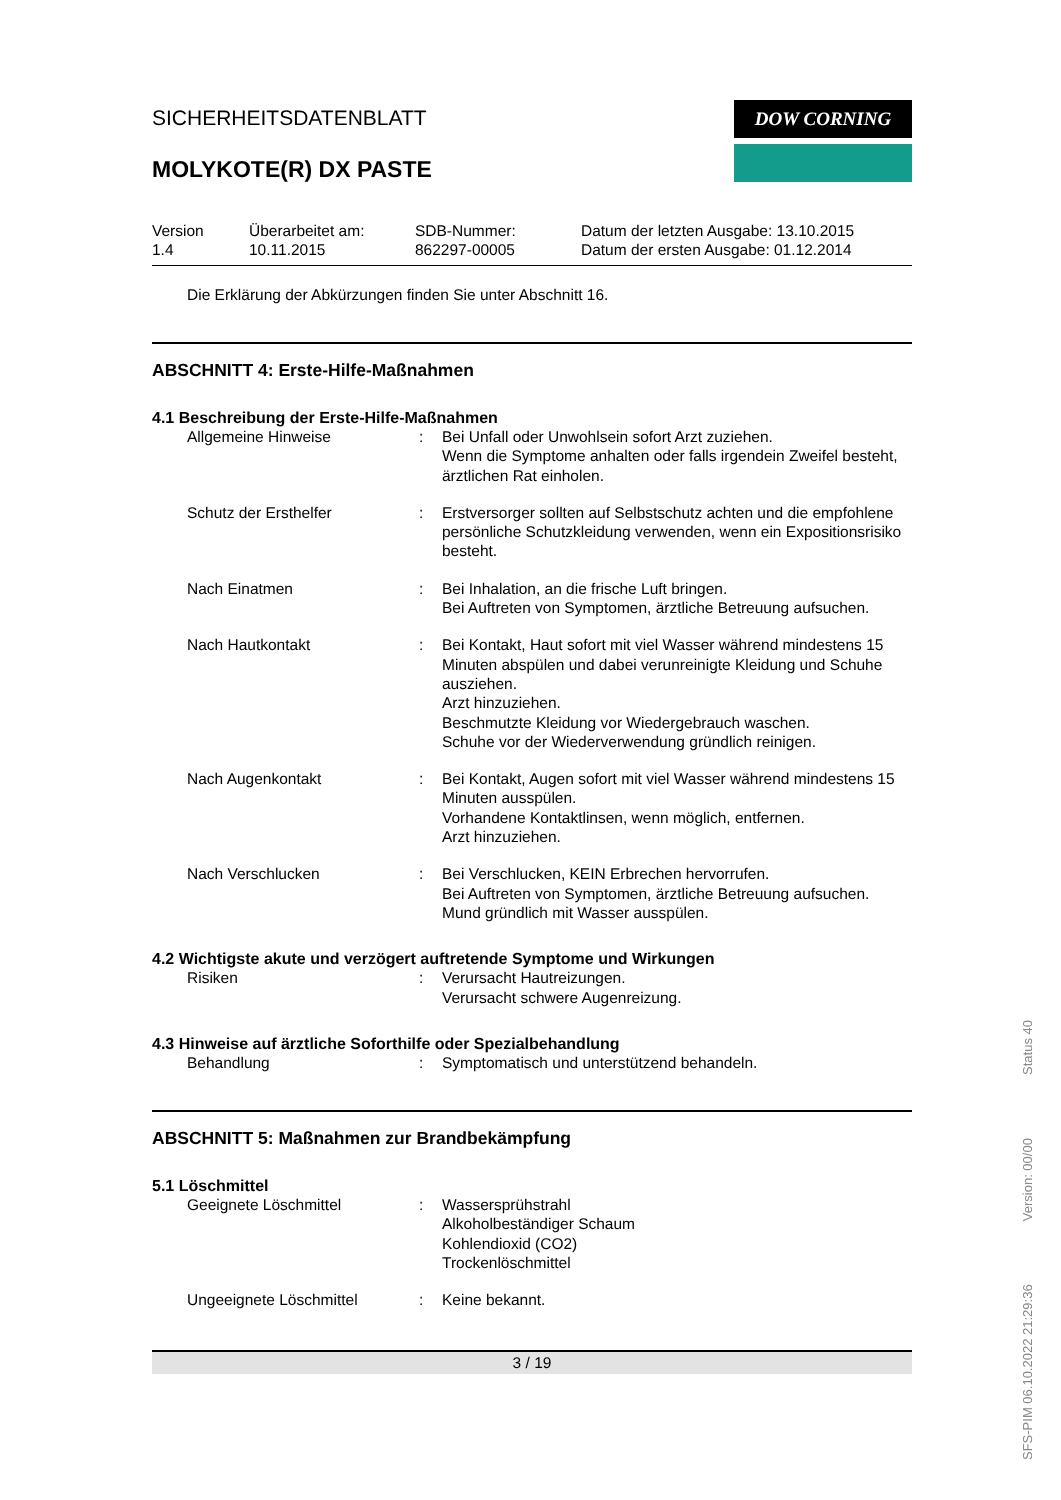SICHERHEITSDATENBLATT
MOLYKOTE(R) DX PASTE
DOW CORNING
Version
1.4
Überarbeitet am:
10.11.2015
SDB-Nummer:
862297-00005
Datum der letzten Ausgabe: 13.10.2015
Datum der ersten Ausgabe: 01.12.2014
Die Erklärung der Abkürzungen finden Sie unter Abschnitt 16.
ABSCHNITT 4: Erste-Hilfe-Maßnahmen
4.1 Beschreibung der Erste-Hilfe-Maßnahmen
| Allgemeine Hinweise | : | Bei Unfall oder Unwohlsein sofort Arzt zuziehen. Wenn die Symptome anhalten oder falls irgendein Zweifel besteht, ärztlichen Rat einholen. |
| Schutz der Ersthelfer | : | Erstversorger sollten auf Selbstschutz achten und die empfohlene persönliche Schutzkleidung verwenden, wenn ein Expositionsrisiko besteht. |
| Nach Einatmen | : | Bei Inhalation, an die frische Luft bringen. Bei Auftreten von Symptomen, ärztliche Betreuung aufsuchen. |
| Nach Hautkontakt | : | Bei Kontakt, Haut sofort mit viel Wasser während mindestens 15 Minuten abspülen und dabei verunreinigte Kleidung und Schuhe ausziehen. Arzt hinzuziehen. Beschmutzte Kleidung vor Wiedergebrauch waschen. Schuhe vor der Wiederverwendung gründlich reinigen. |
| Nach Augenkontakt | : | Bei Kontakt, Augen sofort mit viel Wasser während mindestens 15 Minuten ausspülen. Vorhandene Kontaktlinsen, wenn möglich, entfernen. Arzt hinzuziehen. |
| Nach Verschlucken | : | Bei Verschlucken, KEIN Erbrechen hervorrufen. Bei Auftreten von Symptomen, ärztliche Betreuung aufsuchen. Mund gründlich mit Wasser ausspülen. |
4.2 Wichtigste akute und verzögert auftretende Symptome und Wirkungen
| Risiken | : | Verursacht Hautreizungen. Verursacht schwere Augenreizung. |
4.3 Hinweise auf ärztliche Soforthilfe oder Spezialbehandlung
| Behandlung | : | Symptomatisch und unterstützend behandeln. |
ABSCHNITT 5: Maßnahmen zur Brandbekämpfung
5.1 Löschmittel
| Geeignete Löschmittel | : | Wassersprühstrahl Alkoholbeständiger Schaum Kohlendioxid (CO2) Trockenlöschmittel |
| Ungeeignete Löschmittel | : | Keine bekannt. |
3 / 19
SFS-PIM 06.10.2022 21:29:36 Version: 00/00 Status 40